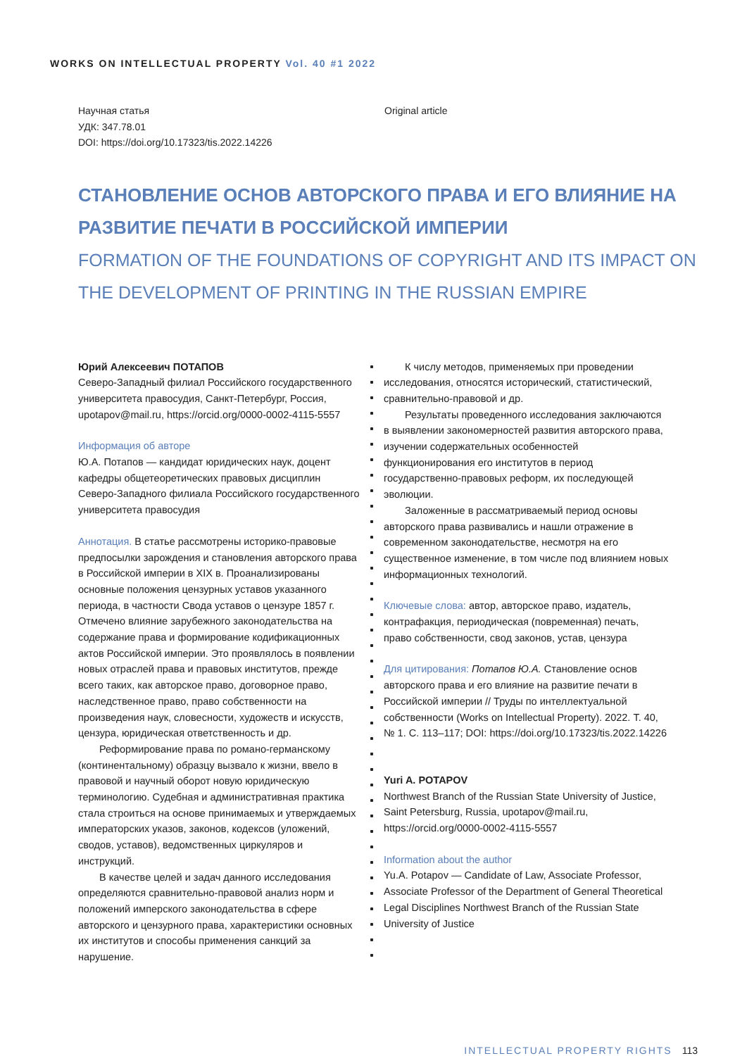WORKS ON INTELLECTUAL PROPERTY Vol. 40 #1 2022
Научная статья
УДК: 347.78.01
DOI: https://doi.org/10.17323/tis.2022.14226
Original article
СТАНОВЛЕНИЕ ОСНОВ АВТОРСКОГО ПРАВА И ЕГО ВЛИЯНИЕ НА РАЗВИТИЕ ПЕЧАТИ В РОССИЙСКОЙ ИМПЕРИИ
FORMATION OF THE FOUNDATIONS OF COPYRIGHT AND ITS IMPACT ON THE DEVELOPMENT OF PRINTING IN THE RUSSIAN EMPIRE
Юрий Алексеевич ПОТАПОВ
Северо-Западный филиал Российского государственного университета правосудия, Санкт-Петербург, Россия, upotapov@mail.ru, https://orcid.org/0000-0002-4115-5557
Информация об авторе
Ю.А. Потапов — кандидат юридических наук, доцент кафедры общетеоретических правовых дисциплин Северо-Западного филиала Российского государственного университета правосудия
Аннотация. В статье рассмотрены историко-правовые предпосылки зарождения и становления авторского права в Российской империи в XIX в. Проанализированы основные положения цензурных уставов указанного периода, в частности Свода уставов о цензуре 1857 г. Отмечено влияние зарубежного законодательства на содержание права и формирование кодификационных актов Российской империи. Это проявлялось в появлении новых отраслей права и правовых институтов, прежде всего таких, как авторское право, договорное право, наследственное право, право собственности на произведения наук, словесности, художеств и искусств, цензура, юридическая ответственность и др.
Реформирование права по романо-германскому (континентальному) образцу вызвало к жизни, ввело в правовой и научный оборот новую юридическую терминологию. Судебная и административная практика стала строиться на основе принимаемых и утверждаемых императорских указов, законов, кодексов (уложений, сводов, уставов), ведомственных циркуляров и инструкций.
В качестве целей и задач данного исследования определяются сравнительно-правовой анализ норм и положений имперского законодательства в сфере авторского и цензурного права, характеристики основных их институтов и способы применения санкций за нарушение.
К числу методов, применяемых при проведении исследования, относятся исторический, статистический, сравнительно-правовой и др.
Результаты проведенного исследования заключаются в выявлении закономерностей развития авторского права, изучении содержательных особенностей функционирования его институтов в период государственно-правовых реформ, их последующей эволюции.
Заложенные в рассматриваемый период основы авторского права развивались и нашли отражение в современном законодательстве, несмотря на его существенное изменение, в том числе под влиянием новых информационных технологий.
Ключевые слова: автор, авторское право, издатель, контрафакция, периодическая (повременная) печать, право собственности, свод законов, устав, цензура
Для цитирования: Потапов Ю.А. Становление основ авторского права и его влияние на развитие печати в Российской империи // Труды по интеллектуальной собственности (Works on Intellectual Property). 2022. Т. 40, № 1. С. 113–117; DOI: https://doi.org/10.17323/tis.2022.14226
Yuri A. POTAPOV
Northwest Branch of the Russian State University of Justice, Saint Petersburg, Russia, upotapov@mail.ru, https://orcid.org/0000-0002-4115-5557
Information about the author
Yu.A. Potapov — Candidate of Law, Associate Professor, Associate Professor of the Department of General Theoretical Legal Disciplines Northwest Branch of the Russian State University of Justice
INTELLECTUAL PROPERTY RIGHTS 113